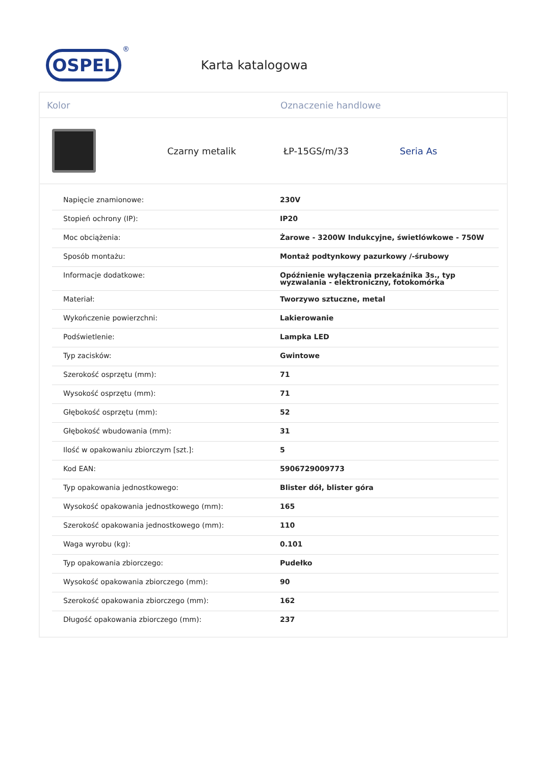OSPEL
®
Karta katalogowa
Kolor Oznaczenie handlowe
Czarny metalik ŁP-15GS/m/33 Seria As
| Napięcie znamionowe: | 230V |
| Stopień ochrony (IP): | IP20 |
| Moc obciążenia: | Żarowe - 3200W Indukcyjne, świetlówkowe - 750W |
| Sposób montażu: | Montaż podtynkowy pazurkowy /-śrubowy |
| Informacje dodatkowe: | Opóźnienie wyłączenia przekaźnika 3s., typ wyzwalania - elektroniczny, fotokomórka |
| Materiał: | Tworzywo sztuczne, metal |
| Wykończenie powierzchni: | Lakierowanie |
| Podświetlenie: | Lampka LED |
| Typ zacisków: | Gwintowe |
| Szerokość osprzętu (mm): | 71 |
| Wysokość osprzętu (mm): | 71 |
| Głębokość osprzętu (mm): | 52 |
| Głębokość wbudowania (mm): | 31 |
| Ilość w opakowaniu zbiorczym [szt.]: | 5 |
| Kod EAN: | 5906729009773 |
| Typ opakowania jednostkowego: | Blister dół, blister góra |
| Wysokość opakowania jednostkowego (mm): | 165 |
| Szerokość opakowania jednostkowego (mm): | 110 |
| Waga wyrobu (kg): | 0.101 |
| Typ opakowania zbiorczego: | Pudełko |
| Wysokość opakowania zbiorczego (mm): | 90 |
| Szerokość opakowania zbiorczego (mm): | 162 |
| Długość opakowania zbiorczego (mm): | 237 |